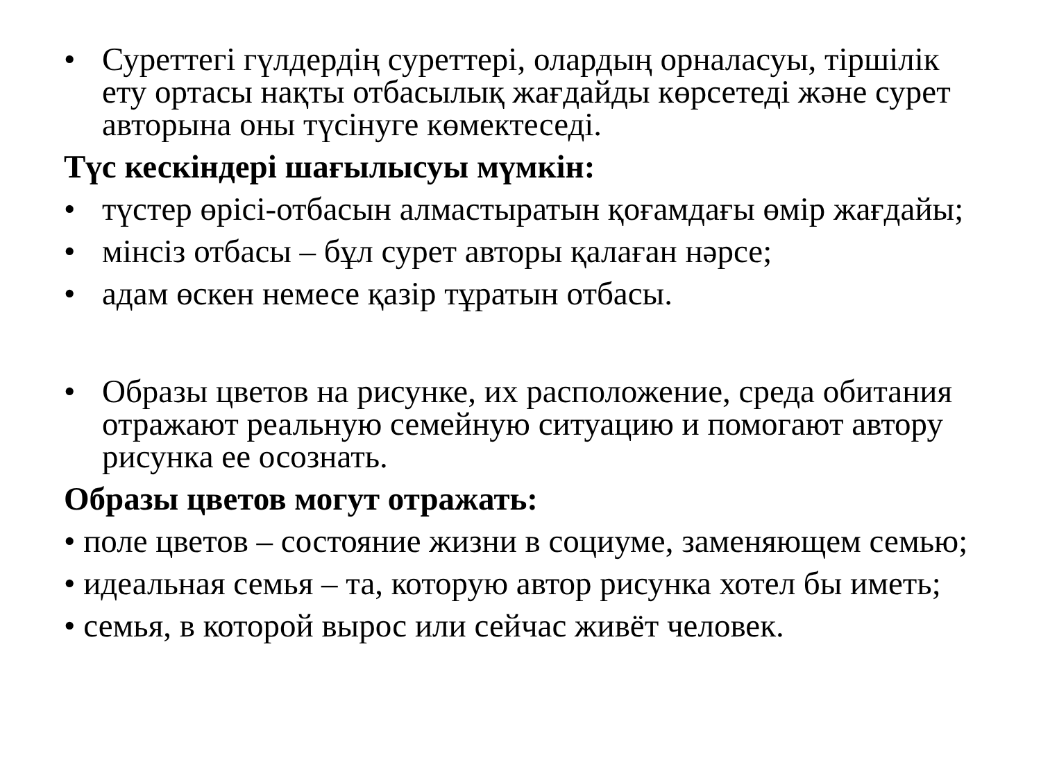• Суреттегі гүлдердің суреттері, олардың орналасуы, тіршілік ету ортасы нақты отбасылық жағдайды көрсетеді және сурет авторына оны түсінуге көмектеседі.
Түс кескіндері шағылысуы мүмкін:
• түстер өрісі-отбасын алмастыратын қоғамдағы өмір жағдайы;
• мінсіз отбасы – бұл сурет авторы қалаған нәрсе;
• адам өскен немесе қазір тұратын отбасы.
• Образы цветов на рисунке, их расположение, среда обитания отражают реальную семейную ситуацию и помогают автору рисунка ее осознать.
Образы цветов могут отражать:
• поле цветов – состояние жизни в социуме, заменяющем семью;
• идеальная семья – та, которую автор рисунка хотел бы иметь;
• семья, в которой вырос или сейчас живёт человек.